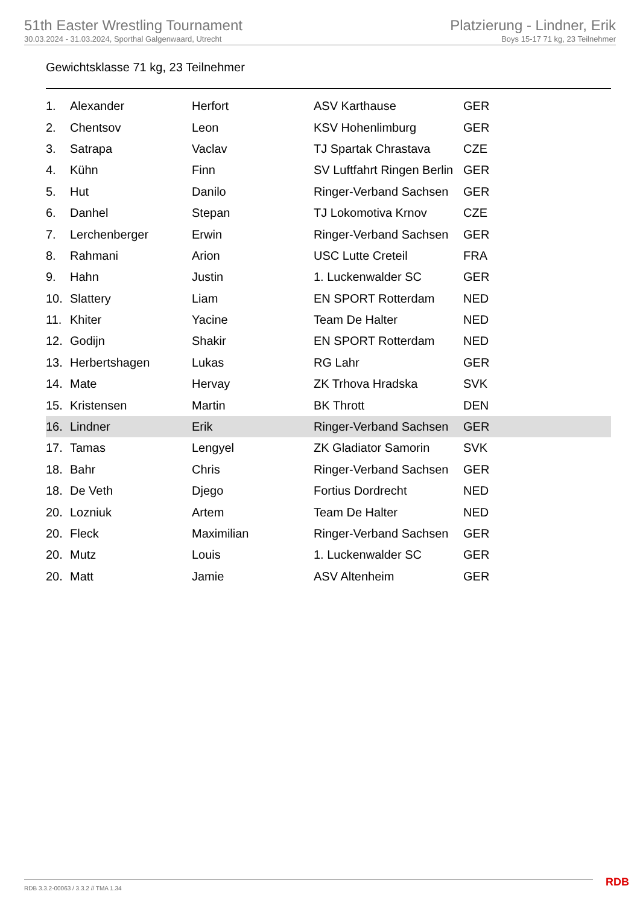51th Easter Wrestling Tournament
30.03.2024 - 31.03.2024, Sporthal Galgenwaard, Utrecht
Platzierung - Lindner, Erik
Boys 15-17 71 kg, 23 Teilnehmer
Gewichtsklasse 71 kg, 23 Teilnehmer
| 1. | Alexander | Herfort | ASV Karthause | GER |
| 2. | Chentsov | Leon | KSV Hohenlimburg | GER |
| 3. | Satrapa | Vaclav | TJ Spartak Chrastava | CZE |
| 4. | Kühn | Finn | SV Luftfahrt Ringen Berlin | GER |
| 5. | Hut | Danilo | Ringer-Verband Sachsen | GER |
| 6. | Danhel | Stepan | TJ Lokomotiva Krnov | CZE |
| 7. | Lerchenberger | Erwin | Ringer-Verband Sachsen | GER |
| 8. | Rahmani | Arion | USC Lutte Creteil | FRA |
| 9. | Hahn | Justin | 1. Luckenwalder SC | GER |
| 10. | Slattery | Liam | EN SPORT Rotterdam | NED |
| 11. | Khiter | Yacine | Team De Halter | NED |
| 12. | Godijn | Shakir | EN SPORT Rotterdam | NED |
| 13. | Herbertshagen | Lukas | RG Lahr | GER |
| 14. | Mate | Hervay | ZK Trhova Hradska | SVK |
| 15. | Kristensen | Martin | BK Thrott | DEN |
| 16. | Lindner | Erik | Ringer-Verband Sachsen | GER |
| 17. | Tamas | Lengyel | ZK Gladiator Samorin | SVK |
| 18. | Bahr | Chris | Ringer-Verband Sachsen | GER |
| 18. | De Veth | Djego | Fortius Dordrecht | NED |
| 20. | Lozniuk | Artem | Team De Halter | NED |
| 20. | Fleck | Maximilian | Ringer-Verband Sachsen | GER |
| 20. | Mutz | Louis | 1. Luckenwalder SC | GER |
| 20. | Matt | Jamie | ASV Altenheim | GER |
RDB 3.3.2-00063 / 3.3.2 // TMA 1.34
RDB